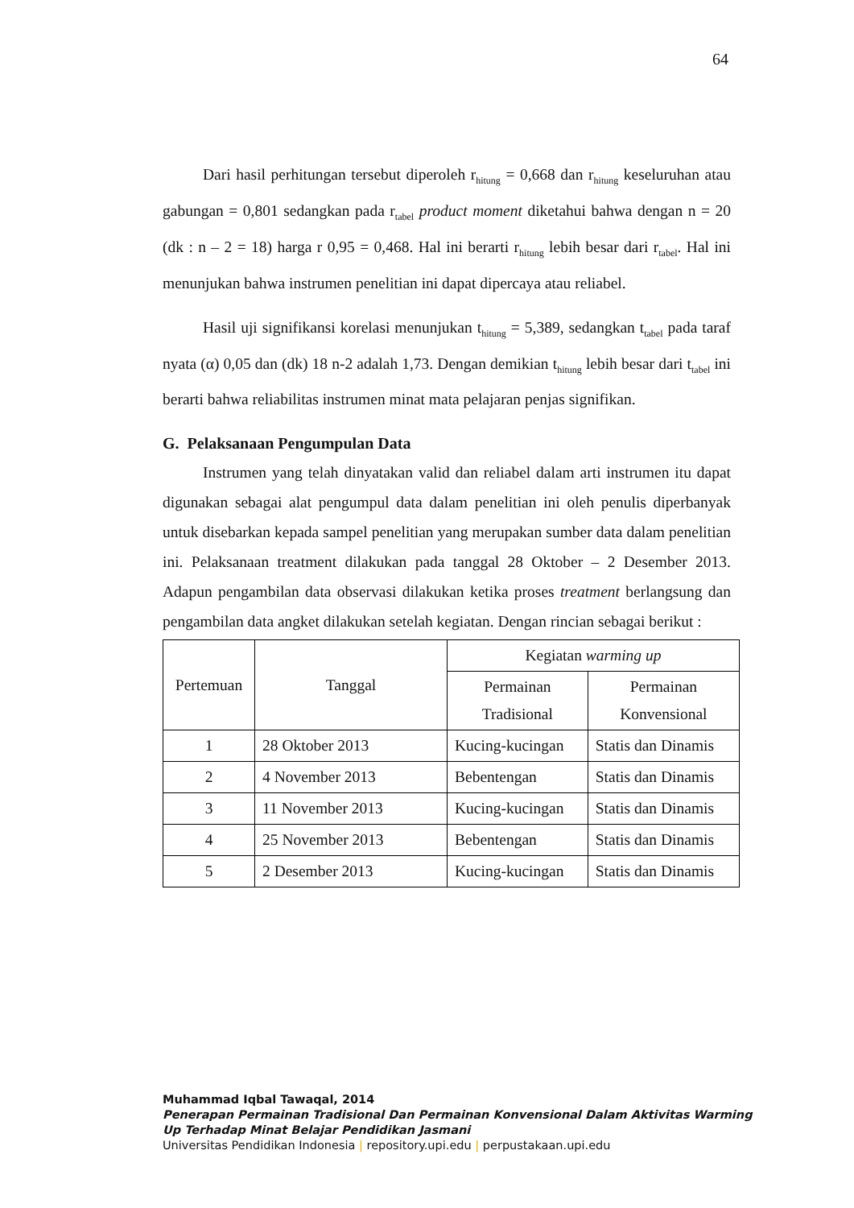64
Dari hasil perhitungan tersebut diperoleh r<sub>hitung</sub> = 0,668 dan r<sub>hitung</sub> keseluruhan atau gabungan = 0,801 sedangkan pada r<sub>tabel</sub> product moment diketahui bahwa dengan n = 20 (dk : n – 2 = 18) harga r 0,95 = 0,468. Hal ini berarti r<sub>hitung</sub> lebih besar dari r<sub>tabel</sub>. Hal ini menunjukan bahwa instrumen penelitian ini dapat dipercaya atau reliabel.
Hasil uji signifikansi korelasi menunjukan t<sub>hitung</sub> = 5,389, sedangkan t<sub>tabel</sub> pada taraf nyata (α) 0,05 dan (dk) 18 n-2 adalah 1,73. Dengan demikian t<sub>hitung</sub> lebih besar dari t<sub>tabel</sub> ini berarti bahwa reliabilitas instrumen minat mata pelajaran penjas signifikan.
G. Pelaksanaan Pengumpulan Data
Instrumen yang telah dinyatakan valid dan reliabel dalam arti instrumen itu dapat digunakan sebagai alat pengumpul data dalam penelitian ini oleh penulis diperbanyak untuk disebarkan kepada sampel penelitian yang merupakan sumber data dalam penelitian ini. Pelaksanaan treatment dilakukan pada tanggal 28 Oktober – 2 Desember 2013. Adapun pengambilan data observasi dilakukan ketika proses treatment berlangsung dan pengambilan data angket dilakukan setelah kegiatan. Dengan rincian sebagai berikut :
| Pertemuan | Tanggal | Kegiatan warming up | |
| --- | --- | --- | --- |
| | | Permainan Tradisional | Permainan Konvensional |
| 1 | 28 Oktober 2013 | Kucing-kucingan | Statis dan Dinamis |
| 2 | 4 November 2013 | Bebentengan | Statis dan Dinamis |
| 3 | 11 November 2013 | Kucing-kucingan | Statis dan Dinamis |
| 4 | 25 November 2013 | Bebentengan | Statis dan Dinamis |
| 5 | 2 Desember 2013 | Kucing-kucingan | Statis dan Dinamis |
Muhammad Iqbal Tawaqal, 2014
Penerapan Permainan Tradisional Dan Permainan Konvensional Dalam Aktivitas Warming
Up Terhadap Minat Belajar Pendidikan Jasmani
Universitas Pendidikan Indonesia | repository.upi.edu | perpustakaan.upi.edu